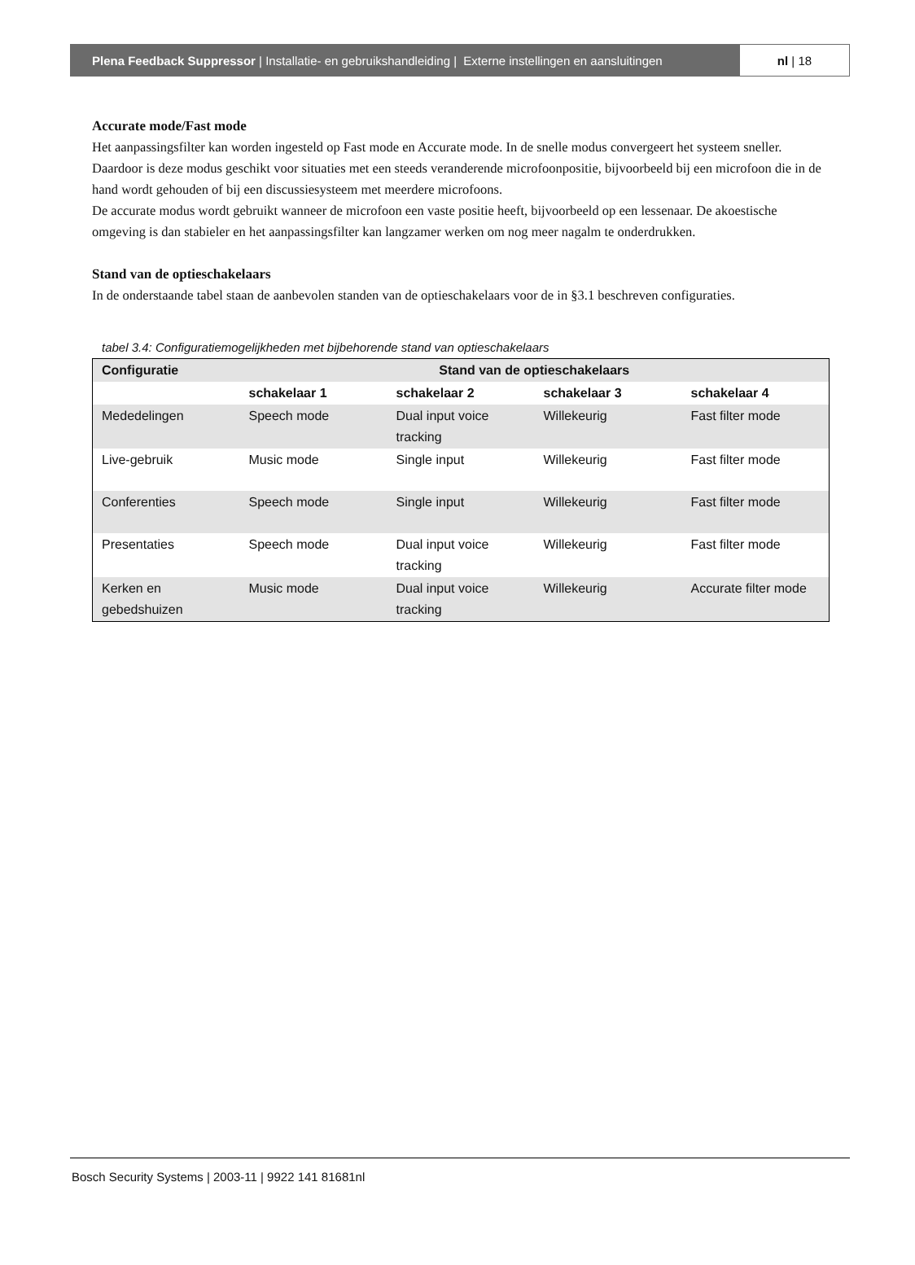Plena Feedback Suppressor | Installatie- en gebruikshandleiding | Externe instellingen en aansluitingen
nl | 18
Accurate mode/Fast mode
Het aanpassingsfilter kan worden ingesteld op Fast mode en Accurate mode. In de snelle modus convergeert het systeem sneller. Daardoor is deze modus geschikt voor situaties met een steeds veranderende microfoonpositie, bijvoorbeeld bij een microfoon die in de hand wordt gehouden of bij een discussiesysteem met meerdere microfoons.
De accurate modus wordt gebruikt wanneer de microfoon een vaste positie heeft, bijvoorbeeld op een lessenaar. De akoestische omgeving is dan stabieler en het aanpassingsfilter kan langzamer werken om nog meer nagalm te onderdrukken.
Stand van de optieschakelaars
In de onderstaande tabel staan de aanbevolen standen van de optieschakelaars voor de in §3.1 beschreven configuraties.
tabel 3.4: Configuratiemogelijkheden met bijbehorende stand van optieschakelaars
| Configuratie | Stand van de optieschakelaars | | | |
| --- | --- | --- | --- | --- |
| | schakelaar 1 | schakelaar 2 | schakelaar 3 | schakelaar 4 |
| Mededelingen | Speech mode | Dual input voice tracking | Willekeurig | Fast filter mode |
| Live-gebruik | Music mode | Single input | Willekeurig | Fast filter mode |
| Conferenties | Speech mode | Single input | Willekeurig | Fast filter mode |
| Presentaties | Speech mode | Dual input voice tracking | Willekeurig | Fast filter mode |
| Kerken en gebedshuizen | Music mode | Dual input voice tracking | Willekeurig | Accurate filter mode |
Bosch Security Systems | 2003-11 | 9922 141 81681nl